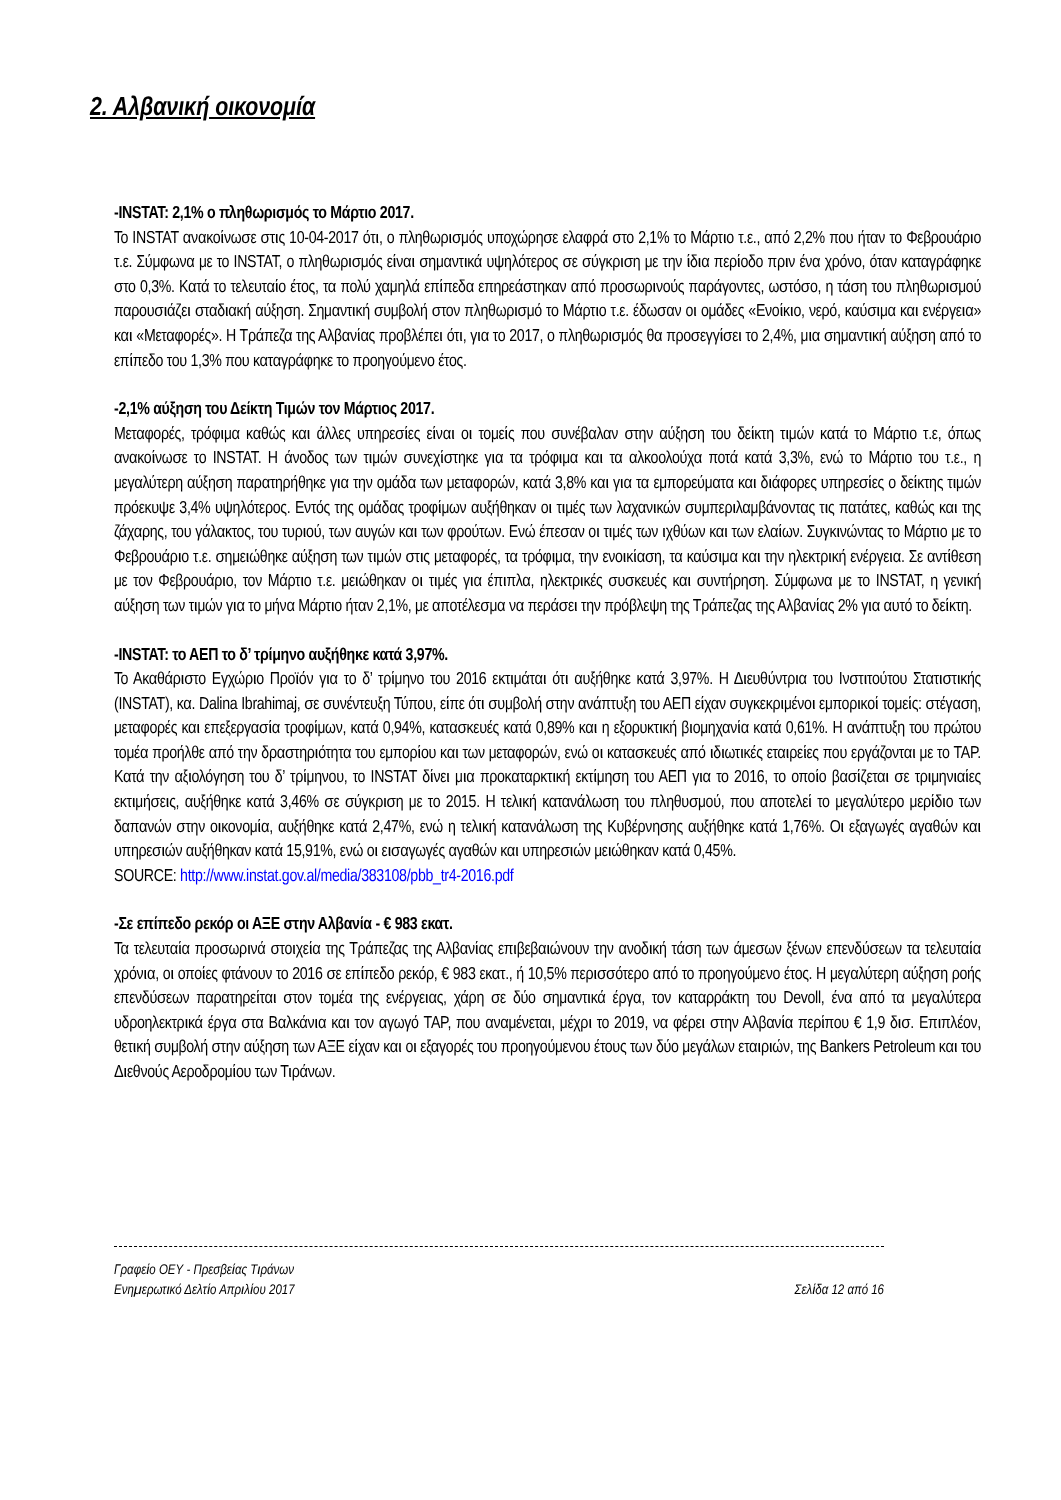2. Αλβανική οικονομία
-INSTAT: 2,1% ο πληθωρισμός το Μάρτιο 2017.
Το INSTAT ανακοίνωσε στις 10-04-2017 ότι, ο πληθωρισμός υποχώρησε ελαφρά στο 2,1% το Μάρτιο τ.ε., από 2,2% που ήταν το Φεβρουάριο τ.ε. Σύμφωνα με το INSTAT, ο πληθωρισμός είναι σημαντικά υψηλότερος σε σύγκριση με την ίδια περίοδο πριν ένα χρόνο, όταν καταγράφηκε στο 0,3%. Κατά το τελευταίο έτος, τα πολύ χαμηλά επίπεδα επηρεάστηκαν από προσωρινούς παράγοντες, ωστόσο, η τάση του πληθωρισμού παρουσιάζει σταδιακή αύξηση. Σημαντική συμβολή στον πληθωρισμό το Μάρτιο τ.ε. έδωσαν οι ομάδες «Ενοίκιο, νερό, καύσιμα και ενέργεια» και «Μεταφορές». Η Τράπεζα της Αλβανίας προβλέπει ότι, για το 2017, ο πληθωρισμός θα προσεγγίσει το 2,4%, μια σημαντική αύξηση από το επίπεδο του 1,3% που καταγράφηκε το προηγούμενο έτος.
-2,1% αύξηση του Δείκτη Τιμών τον Μάρτιος 2017.
Μεταφορές, τρόφιμα καθώς και άλλες υπηρεσίες είναι οι τομείς που συνέβαλαν στην αύξηση του δείκτη τιμών κατά το Μάρτιο τ.ε, όπως ανακοίνωσε το INSTAT. Η άνοδος των τιμών συνεχίστηκε για τα τρόφιμα και τα αλκοολούχα ποτά κατά 3,3%, ενώ το Μάρτιο του τ.ε., η μεγαλύτερη αύξηση παρατηρήθηκε για την ομάδα των μεταφορών, κατά 3,8% και για τα εμπορεύματα και διάφορες υπηρεσίες ο δείκτης τιμών πρόεκυψε 3,4% υψηλότερος. Εντός της ομάδας τροφίμων αυξήθηκαν οι τιμές των λαχανικών συμπεριλαμβάνοντας τις πατάτες, καθώς και της ζάχαρης, του γάλακτος, του τυριού, των αυγών και των φρούτων. Ενώ έπεσαν οι τιμές των ιχθύων και των ελαίων. Συγκινώντας το Μάρτιο με το Φεβρουάριο τ.ε. σημειώθηκε αύξηση των τιμών στις μεταφορές, τα τρόφιμα, την ενοικίαση, τα καύσιμα και την ηλεκτρική ενέργεια. Σε αντίθεση με τον Φεβρουάριο, τον Μάρτιο τ.ε. μειώθηκαν οι τιμές για έπιπλα, ηλεκτρικές συσκευές και συντήρηση. Σύμφωνα με το INSTAT, η γενική αύξηση των τιμών για το μήνα Μάρτιο ήταν 2,1%, με αποτέλεσμα να περάσει την πρόβλεψη της Τράπεζας της Αλβανίας 2% για αυτό το δείκτη.
-INSTAT: το ΑΕΠ το δ’ τρίμηνο αυξήθηκε κατά 3,97%.
Το Ακαθάριστο Εγχώριο Προϊόν για το δ’ τρίμηνο του 2016 εκτιμάται ότι αυξήθηκε κατά 3,97%. Η Διευθύντρια του Ινστιτούτου Στατιστικής (INSTAT), κα. Dalina Ibrahimaj, σε συνέντευξη Τύπου, είπε ότι συμβολή στην ανάπτυξη του ΑΕΠ είχαν συγκεκριμένοι εμπορικοί τομείς: στέγαση, μεταφορές και επεξεργασία τροφίμων, κατά 0,94%, κατασκευές κατά 0,89% και η εξορυκτική βιομηχανία κατά 0,61%. Η ανάπτυξη του πρώτου τομέα προήλθε από την δραστηριότητα του εμπορίου και των μεταφορών, ενώ οι κατασκευές από ιδιωτικές εταιρείες που εργάζονται με το TAP. Κατά την αξιολόγηση του δ’ τρίμηνου, το INSTAT δίνει μια προκαταρκτική εκτίμηση του ΑΕΠ για το 2016, το οποίο βασίζεται σε τριμηνιαίες εκτιμήσεις, αυξήθηκε κατά 3,46% σε σύγκριση με το 2015. Η τελική κατανάλωση του πληθυσμού, που αποτελεί το μεγαλύτερο μερίδιο των δαπανών στην οικονομία, αυξήθηκε κατά 2,47%, ενώ η τελική κατανάλωση της Κυβέρνησης αυξήθηκε κατά 1,76%. Οι εξαγωγές αγαθών και υπηρεσιών αυξήθηκαν κατά 15,91%, ενώ οι εισαγωγές αγαθών και υπηρεσιών μειώθηκαν κατά 0,45%.
SOURCE: http://www.instat.gov.al/media/383108/pbb_tr4-2016.pdf
-Σε επίπεδο ρεκόρ οι ΑΞΕ στην Αλβανία - € 983 εκατ.
Τα τελευταία προσωρινά στοιχεία της Τράπεζας της Αλβανίας επιβεβαιώνουν την ανοδική τάση των άμεσων ξένων επενδύσεων τα τελευταία χρόνια, οι οποίες φτάνουν το 2016 σε επίπεδο ρεκόρ, € 983 εκατ., ή 10,5% περισσότερο από το προηγούμενο έτος. Η μεγαλύτερη αύξηση ροής επενδύσεων παρατηρείται στον τομέα της ενέργειας, χάρη σε δύο σημαντικά έργα, τον καταρράκτη του Devoll, ένα από τα μεγαλύτερα υδροηλεκτρικά έργα στα Βαλκάνια και τον αγωγό TAP, που αναμένεται, μέχρι το 2019, να φέρει στην Αλβανία περίπου € 1,9 δισ. Επιπλέον, θετική συμβολή στην αύξηση των ΑΞΕ είχαν και οι εξαγορές του προηγούμενου έτους των δύο μεγάλων εταιριών, της Bankers Petroleum και του Διεθνούς Αεροδρομίου των Τιράνων.
Γραφείο ΟΕΥ - Πρεσβείας Τιράνων
Ενημερωτικό Δελτίο Απριλίου 2017 Σελίδα 12 από 16